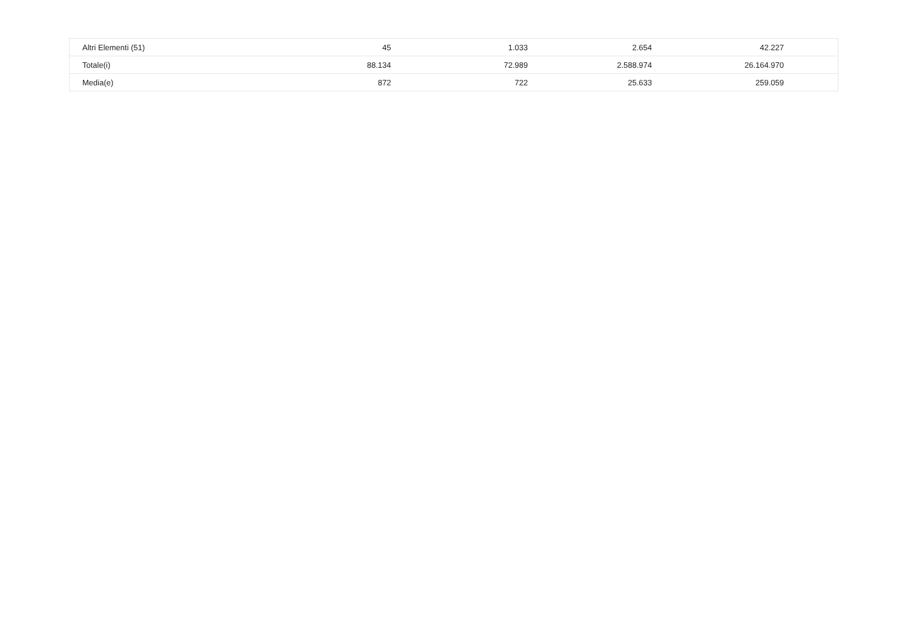| Altri Elementi (51) | 45 | 1.033 | 2.654 | 42.227 | |
| Totale(i) | 88.134 | 72.989 | 2.588.974 | 26.164.970 | |
| Media(e) | 872 | 722 | 25.633 | 259.059 | |